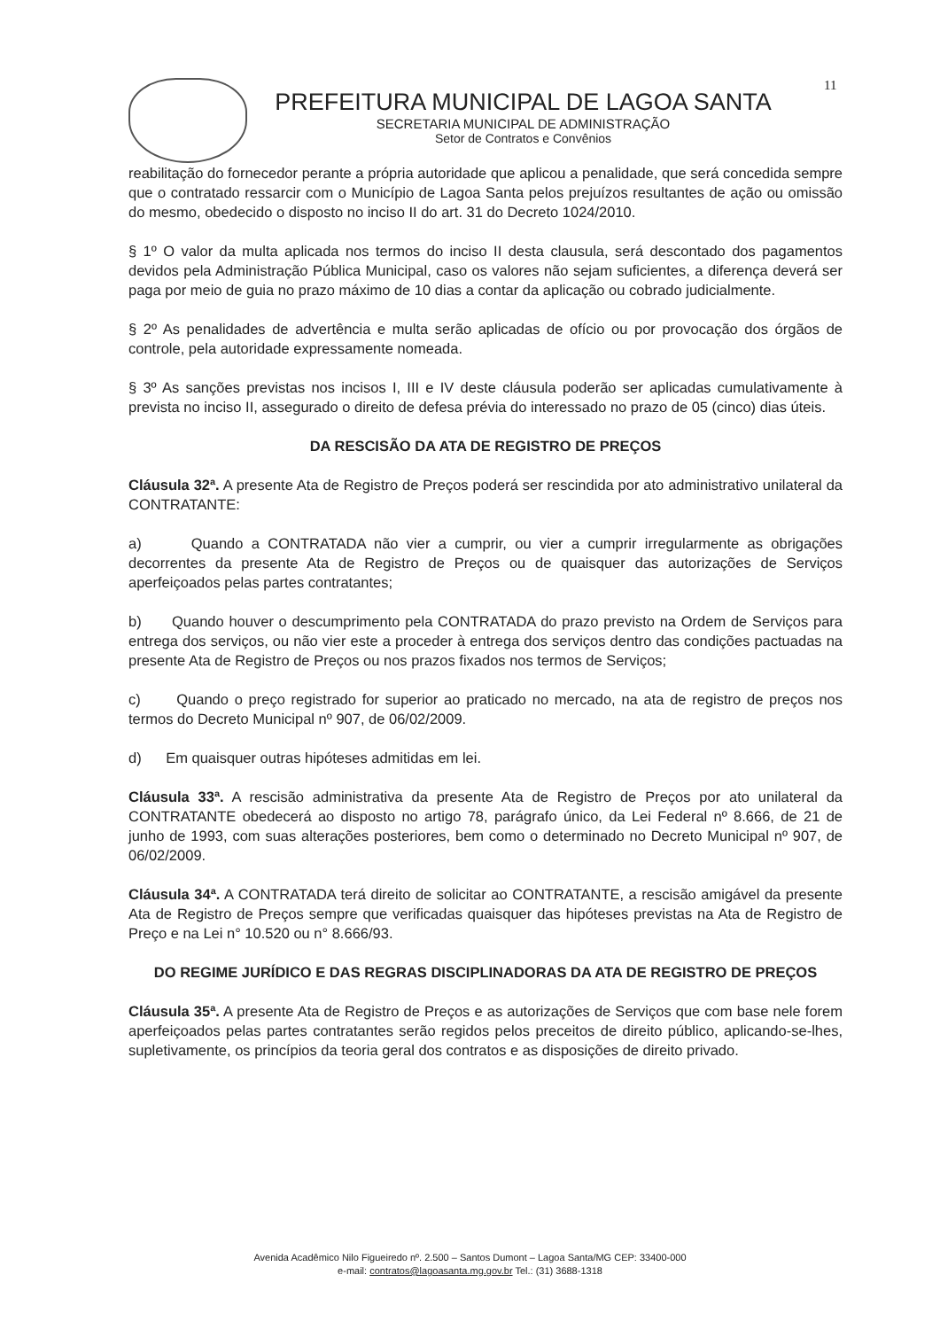11
PREFEITURA MUNICIPAL DE LAGOA SANTA
SECRETARIA MUNICIPAL DE ADMINISTRAÇÃO
Setor de Contratos e Convênios
reabilitação do fornecedor perante a própria autoridade que aplicou a penalidade, que será concedida sempre que o contratado ressarcir com o Município de Lagoa Santa pelos prejuízos resultantes de ação ou omissão do mesmo, obedecido o disposto no inciso II do art. 31 do Decreto 1024/2010.
§ 1º O valor da multa aplicada nos termos do inciso II desta clausula, será descontado dos pagamentos devidos pela Administração Pública Municipal, caso os valores não sejam suficientes, a diferença deverá ser paga por meio de guia no prazo máximo de 10 dias a contar da aplicação ou cobrado judicialmente.
§ 2º As penalidades de advertência e multa serão aplicadas de ofício ou por provocação dos órgãos de controle, pela autoridade expressamente nomeada.
§ 3º As sanções previstas nos incisos I, III e IV deste cláusula poderão ser aplicadas cumulativamente à prevista no inciso II, assegurado o direito de defesa prévia do interessado no prazo de 05 (cinco) dias úteis.
DA RESCISÃO DA ATA DE REGISTRO DE PREÇOS
Cláusula 32ª. A presente Ata de Registro de Preços poderá ser rescindida por ato administrativo unilateral da CONTRATANTE:
a) Quando a CONTRATADA não vier a cumprir, ou vier a cumprir irregularmente as obrigações decorrentes da presente Ata de Registro de Preços ou de quaisquer das autorizações de Serviços aperfeiçoados pelas partes contratantes;
b) Quando houver o descumprimento pela CONTRATADA do prazo previsto na Ordem de Serviços para entrega dos serviços, ou não vier este a proceder à entrega dos serviços dentro das condições pactuadas na presente Ata de Registro de Preços ou nos prazos fixados nos termos de Serviços;
c) Quando o preço registrado for superior ao praticado no mercado, na ata de registro de preços nos termos do Decreto Municipal nº 907, de 06/02/2009.
d) Em quaisquer outras hipóteses admitidas em lei.
Cláusula 33ª. A rescisão administrativa da presente Ata de Registro de Preços por ato unilateral da CONTRATANTE obedecerá ao disposto no artigo 78, parágrafo único, da Lei Federal nº 8.666, de 21 de junho de 1993, com suas alterações posteriores, bem como o determinado no Decreto Municipal nº 907, de 06/02/2009.
Cláusula 34ª. A CONTRATADA terá direito de solicitar ao CONTRATANTE, a rescisão amigável da presente Ata de Registro de Preços sempre que verificadas quaisquer das hipóteses previstas na Ata de Registro de Preço e na Lei n° 10.520 ou n° 8.666/93.
DO REGIME JURÍDICO E DAS REGRAS DISCIPLINADORAS DA ATA DE REGISTRO DE PREÇOS
Cláusula 35ª. A presente Ata de Registro de Preços e as autorizações de Serviços que com base nele forem aperfeiçoados pelas partes contratantes serão regidos pelos preceitos de direito público, aplicando-se-lhes, supletivamente, os princípios da teoria geral dos contratos e as disposições de direito privado.
Avenida Acadêmico Nilo Figueiredo nº. 2.500 – Santos Dumont – Lagoa Santa/MG CEP: 33400-000
e-mail: contratos@lagoasanta.mg.gov.br Tel.: (31) 3688-1318